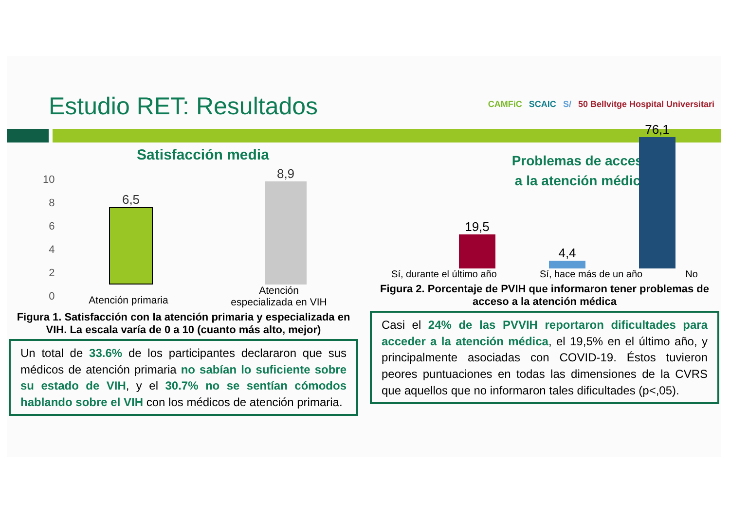Estudio RET: Resultados
CAMFiC SCAIC S/ 50 Bellvitge Hospital Universitari
Satisfacción media
10
8
6
4
2
0
6,5
8,9
Atención primaria
Atención
especializada en VIH
Figura 1. Satisfacción con la atención primaria y especializada en VIH. La escala varía de 0 a 10 (cuanto más alto, mejor)
Un total de 33.6% de los participantes declararon que sus médicos de atención primaria no sabían lo suficiente sobre su estado de VIH, y el 30.7% no se sentían cómodos hablando sobre el VIH con los médicos de atención primaria.
Problemas de acceso
a la atención médica
19,5
4,4
76,1
Sí, durante el último año Sí, hace más de un año No
Figura 2. Porcentaje de PVIH que informaron tener problemas de acceso a la atención médica
Casi el 24% de las PVVIH reportaron dificultades para acceder a la atención médica, el 19,5% en el último año, y principalmente asociadas con COVID-19. Éstos tuvieron peores puntuaciones en todas las dimensiones de la CVRS que aquellos que no informaron tales dificultades (p<,05).